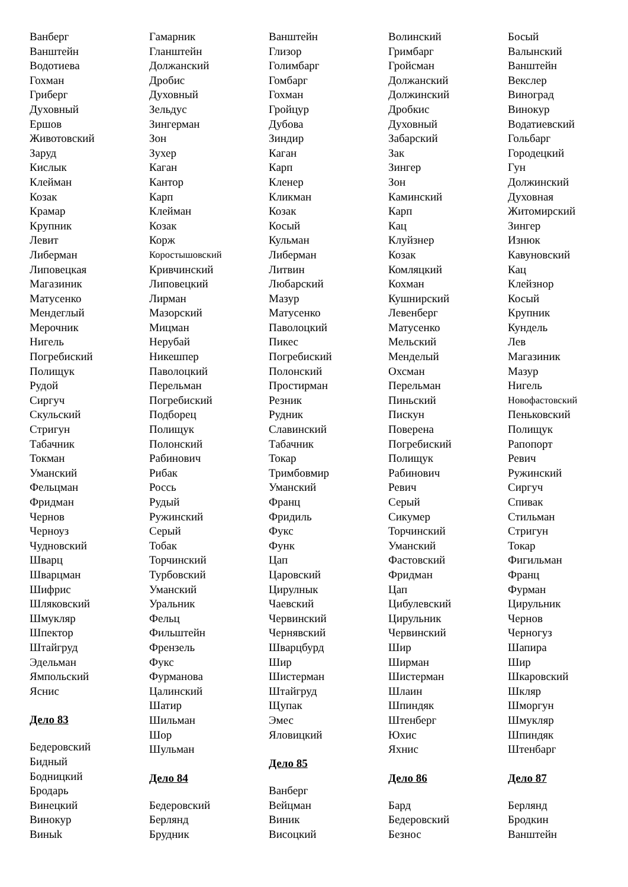Ванберг
Ванштейн
Водотиева
Гохман
Гриберг
Духовный
Ершов
Животовский
Заруд
Кислык
Клейман
Козак
Крамар
Крупник
Левит
Либерман
Липовецкая
Магазиник
Матусенко
Мендеглый
Мерочник
Нигель
Погребиский
Полищук
Рудой
Сиргуч
Скульский
Стригун
Табачник
Токман
Уманский
Фельцман
Фридман
Чернов
Черноуз
Чудновский
Шварц
Шварцман
Шифрис
Шляковский
Шмукляр
Шпектор
Штайгруд
Эдельман
Ямпольский
Яснис
Дело 83
Бедеровский
Бидный
Бодницкий
Бродарь
Винецкий
Винокур
Виныk
Гамарник
Гланштейн
Должанский
Дробис
Духовный
Зельдус
Зингерман
Зон
Зухер
Каган
Кантор
Карп
Клейман
Козак
Корж
Коростышовский
Кривчинский
Липовецкий
Лирман
Мазорский
Мицман
Нерубай
Никешпер
Паволоцкий
Перельман
Погребиский
Подборец
Полищук
Полонский
Рабинович
Рибак
Россь
Рудый
Ружинский
Серый
Тобак
Торчинский
Турбовский
Уманский
Уральник
Фельц
Фильштейн
Френзель
Фукс
Фурманова
Цалинский
Шатир
Шильман
Шор
Шульман
Дело 84
Бедеровский
Берлянд
Брудник
Ванштейн
Глизор
Голимбарг
Гомбарг
Гохман
Гройцур
Дубова
Зиндир
Каган
Карп
Кленер
Кликман
Козак
Косый
Кульман
Либерман
Литвин
Любарский
Мазур
Матусенко
Паволоцкий
Пикес
Погребиский
Полонский
Простирман
Резник
Рудник
Славинский
Табачник
Токар
Тримбовмир
Уманский
Франц
Фридиль
Фукс
Функ
Цап
Царовский
Цирулнык
Чаевский
Червинский
Чернявский
Шварцбурд
Шир
Шистерман
Штайгруд
Щупак
Эмес
Яловицкий
Дело 85
Ванберг
Вейцман
Виник
Висоцкий
Волинский
Гримбарг
Гройсман
Должанский
Должинский
Дробкис
Духовный
Забарский
Зак
Зингер
Зон
Каминский
Карп
Кац
Клуйзнер
Козак
Комляцкий
Кохман
Кушнирский
Левенберг
Матусенко
Мельский
Менделый
Охсман
Перельман
Пиньский
Пискун
Поверена
Погребиский
Полищук
Рабинович
Ревич
Серый
Сикумер
Торчинский
Уманский
Фастовский
Фридман
Цап
Цибулевский
Цирульник
Червинский
Шир
Ширман
Шистерман
Шлаин
Шпиндяк
Штенберг
Юхис
Яхнис
Дело 86
Бард
Бедеровский
Безнос
Босый
Валынский
Ванштейн
Векслер
Виноград
Винокур
Водатиевский
Гольбарг
Городецкий
Гун
Должинский
Духовная
Житомирский
Зингер
Изнюк
Кавуновский
Кац
Клейзнор
Косый
Крупник
Кундель
Лев
Магазиник
Мазур
Нигель
Новофастовский
Пеньковский
Полищук
Рапопорт
Ревич
Ружинский
Сиргуч
Спивак
Стильман
Стригун
Токар
Фигильман
Франц
Фурман
Цирульник
Чернов
Черногуз
Шапира
Шир
Шкаровский
Шкляр
Шморгун
Шмукляр
Шпиндяк
Штенбарг
Дело 87
Берлянд
Бродкин
Ванштейн